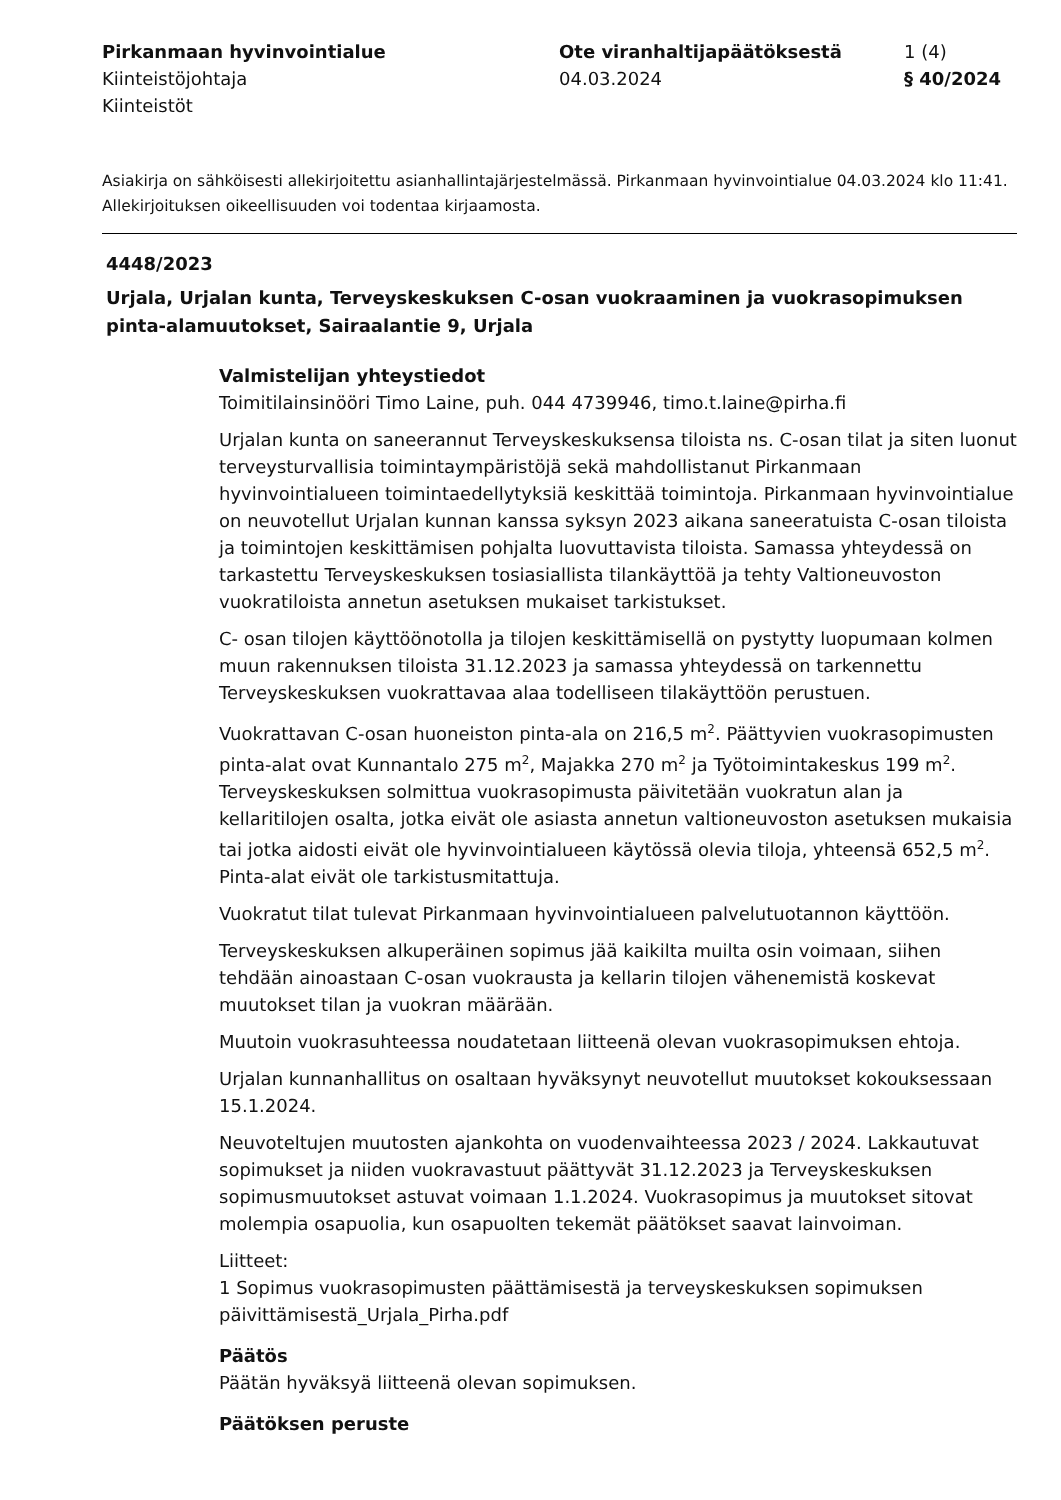Pirkanmaan hyvinvointialue
Kiinteistöjohtaja
Kiinteistöt
Ote viranhaltijapäätöksestä
04.03.2024
1 (4)
§ 40/2024
Asiakirja on sähköisesti allekirjoitettu asianhallintajärjestelmässä. Pirkanmaan hyvinvointialue 04.03.2024 klo 11:41. Allekirjoituksen oikeellisuuden voi todentaa kirjaamosta.
4448/2023
Urjala, Urjalan kunta, Terveyskeskuksen C-osan vuokraaminen ja vuokrasopimuksen pinta-alamuutokset, Sairaalantie 9, Urjala
Valmistelijan yhteystiedot
Toimitilainsinööri Timo Laine, puh. 044 4739946, timo.t.laine@pirha.fi
Urjalan kunta on saneerannut Terveyskeskuksensa tiloista ns. C-osan tilat ja siten luonut terveysturvallisia toimintaympäristöjä sekä mahdollistanut Pirkanmaan hyvinvointialueen toimintaedellytyksiä keskittää toimintoja. Pirkanmaan hyvinvointialue on neuvotellut Urjalan kunnan kanssa syksyn 2023 aikana saneeratuista C-osan tiloista ja toimintojen keskittämisen pohjalta luovuttavista tiloista. Samassa yhteydessä on tarkastettu Terveyskeskuksen tosiasiallista tilankäyttöä ja tehty Valtioneuvoston vuokratiloista annetun asetuksen mukaiset tarkistukset.
C- osan tilojen käyttöönotolla ja tilojen keskittämisellä on pystytty luopumaan kolmen muun rakennuksen tiloista 31.12.2023 ja samassa yhteydessä on tarkennettu Terveyskeskuksen vuokrattavaa alaa todelliseen tilakäyttöön perustuen.
Vuokrattavan C-osan huoneiston pinta-ala on 216,5 m<sup>2</sup>. Päättyvien vuokrasopimusten pinta-alat ovat Kunnantalo 275 m<sup>2</sup>, Majakka 270 m<sup>2</sup> ja Työtoimintakeskus 199 m<sup>2</sup>. Terveyskeskuksen solmittua vuokrasopimusta päivitetään vuokratun alan ja kellaritilojen osalta, jotka eivät ole asiasta annetun valtioneuvoston asetuksen mukaisia tai jotka aidosti eivät ole hyvinvointialueen käytössä olevia tiloja, yhteensä 652,5 m<sup>2</sup>. Pinta-alat eivät ole tarkistusmitattuja.
Vuokratut tilat tulevat Pirkanmaan hyvinvointialueen palvelutuotannon käyttöön.
Terveyskeskuksen alkuperäinen sopimus jää kaikilta muilta osin voimaan, siihen tehdään ainoastaan C-osan vuokrausta ja kellarin tilojen vähenemistä koskevat muutokset tilan ja vuokran määrään.
Muutoin vuokrasuhteessa noudatetaan liitteenä olevan vuokrasopimuksen ehtoja.
Urjalan kunnanhallitus on osaltaan hyväksynyt neuvotellut muutokset kokouksessaan 15.1.2024.
Neuvoteltujen muutosten ajankohta on vuodenvaihteessa 2023 / 2024. Lakkautuvat sopimukset ja niiden vuokravastuut päättyvät 31.12.2023 ja Terveyskeskuksen sopimusmuutokset astuvat voimaan 1.1.2024. Vuokrasopimus ja muutokset sitovat molempia osapuolia, kun osapuolten tekemät päätökset saavat lainvoiman.
Liitteet:
1 Sopimus vuokrasopimusten päättämisestä ja terveyskeskuksen sopimuksen päivittämisestä_Urjala_Pirha.pdf
Päätös
Päätän hyväksyä liitteenä olevan sopimuksen.
Päätöksen peruste